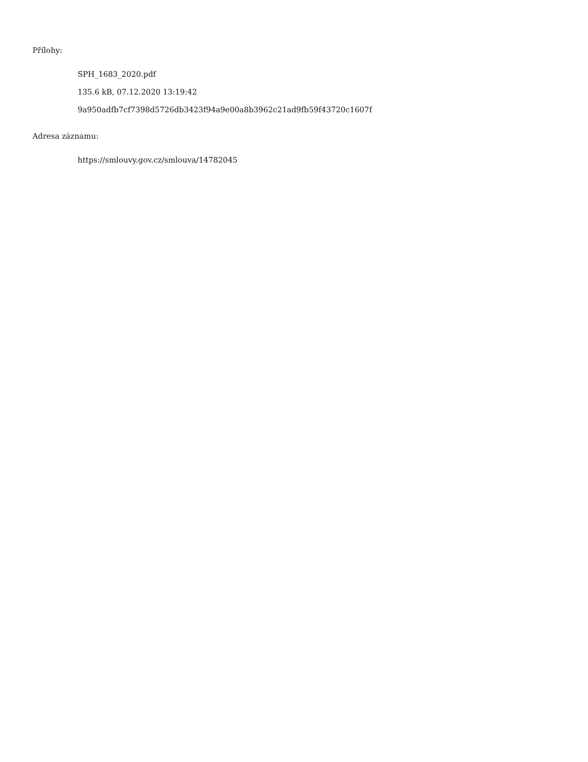Přílohy:
SPH_1683_2020.pdf
135.6 kB, 07.12.2020 13:19:42
9a950adfb7cf7398d5726db3423f94a9e00a8b3962c21ad9fb59f43720c1607f
Adresa záznamu:
https://smlouvy.gov.cz/smlouva/14782045